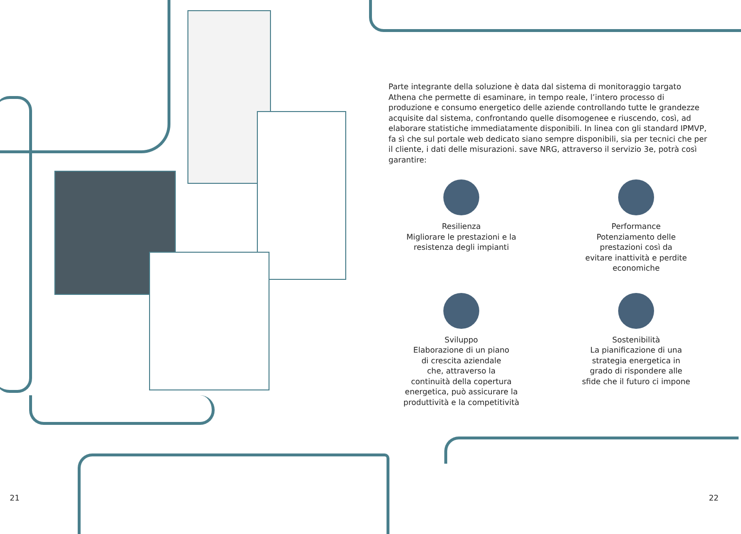Parte integrante della soluzione è data dal sistema di monitoraggio targato Athena che permette di esaminare, in tempo reale, l’intero processo di produzione e consumo energetico delle aziende controllando tutte le grandezze acquisite dal sistema, confrontando quelle disomogenee e riuscendo, così, ad elaborare statistiche immediatamente disponibili. In linea con gli standard IPMVP, fa sì che sul portale web dedicato siano sempre disponibili, sia per tecnici che per il cliente, i dati delle misurazioni. save NRG, attraverso il servizio 3e, potrà così garantire:
Resilienza
Migliorare le prestazioni e la resistenza degli impianti
Performance
Potenziamento delle
prestazioni così da
evitare inattività e perdite economiche
Sviluppo
Elaborazione di un piano
di crescita aziendale
che, attraverso la
continuità della copertura energetica, può assicurare la produttività e la competitività
Sostenibilità
La pianificazione di una
strategia energetica in
grado di rispondere alle
sfide che il futuro ci impone
21 22